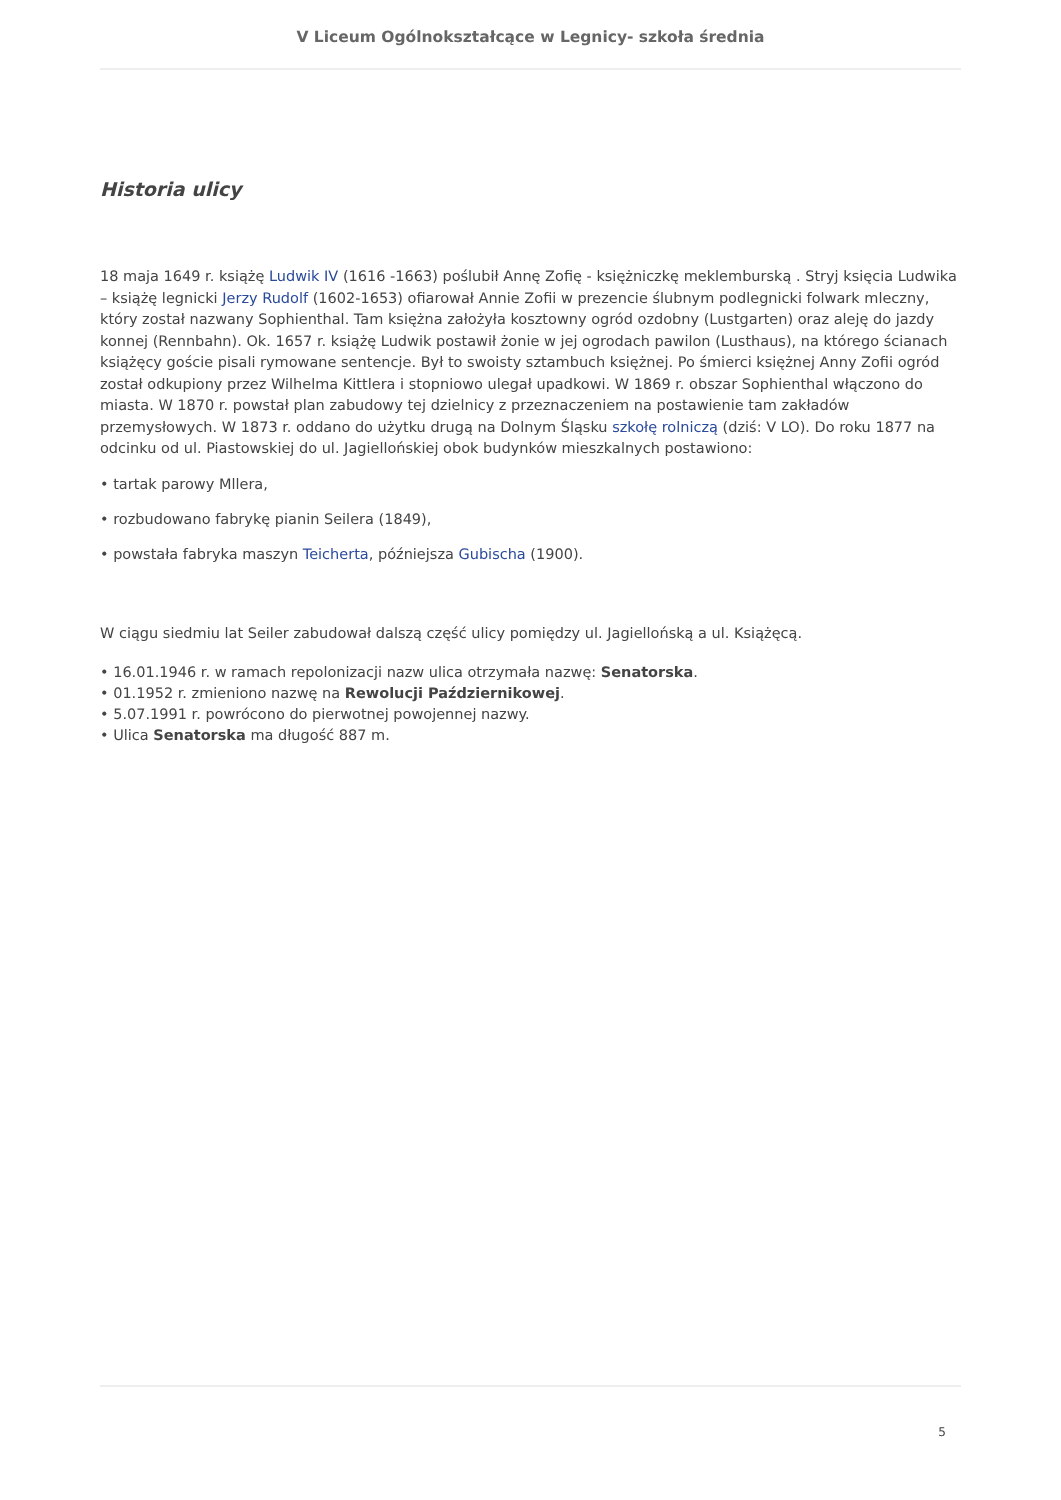V Liceum Ogólnokształcące w Legnicy- szkoła średnia
Historia ulicy
18 maja 1649 r. książę Ludwik IV (1616 -1663) poślubił Annę Zofię - księżniczkę meklemburską . Stryj księcia Ludwika – książę legnicki Jerzy Rudolf (1602-1653) ofiarował Annie Zofii w prezencie ślubnym podlegnicki folwark mleczny, który został nazwany Sophienthal. Tam księżna założyła kosztowny ogród ozdobny (Lustgarten) oraz aleję do jazdy konnej (Rennbahn). Ok. 1657 r. książę Ludwik postawił żonie w jej ogrodach pawilon (Lusthaus), na którego ścianach książęcy goście pisali rymowane sentencje. Był to swoisty sztambuch księżnej. Po śmierci księżnej Anny Zofii ogród został odkupiony przez Wilhelma Kittlera i stopniowo ulegał upadkowi. W 1869 r. obszar Sophienthal włączono do miasta. W 1870 r. powstał plan zabudowy tej dzielnicy z przeznaczeniem na postawienie tam zakładów przemysłowych. W 1873 r. oddano do użytku drugą na Dolnym Śląsku szkołę rolniczą (dziś: V LO). Do roku 1877 na odcinku od ul. Piastowskiej do ul. Jagiellońskiej obok budynków mieszkalnych postawiono:
• tartak parowy Mllera,
• rozbudowano fabrykę pianin Seilera (1849),
• powstała fabryka maszyn Teicherta, późniejsza Gubischa (1900).
W ciągu siedmiu lat Seiler zabudował dalszą część ulicy pomiędzy ul. Jagiellońską a ul. Książęcą.
• 16.01.1946 r. w ramach repolonizacji nazw ulica otrzymała nazwę: Senatorska.
• 01.1952 r. zmieniono nazwę na Rewolucji Październikowej.
• 5.07.1991 r. powrócono do pierwotnej powojennej nazwy.
• Ulica Senatorska ma długość 887 m.
5